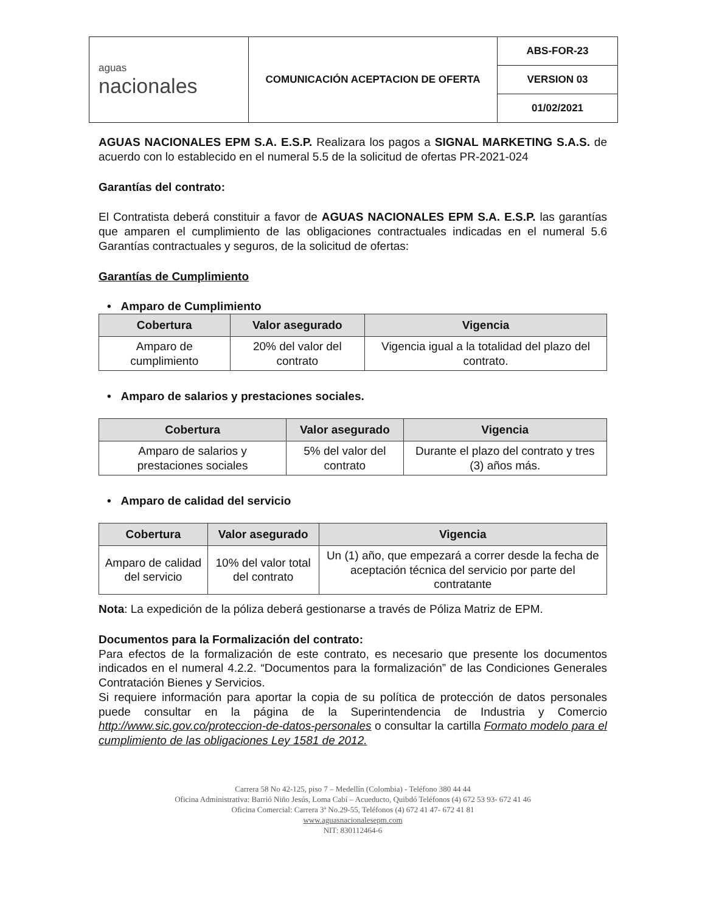| aguas nacionales | COMUNICACIÓN ACEPTACION DE OFERTA | ABS-FOR-23 |
| | | VERSION 03 |
| | | 01/02/2021 |
AGUAS NACIONALES EPM S.A. E.S.P. Realizara los pagos a SIGNAL MARKETING S.A.S. de acuerdo con lo establecido en el numeral 5.5 de la solicitud de ofertas PR-2021-024
Garantías del contrato:
El Contratista deberá constituir a favor de AGUAS NACIONALES EPM S.A. E.S.P. las garantías que amparen el cumplimiento de las obligaciones contractuales indicadas en el numeral 5.6 Garantías contractuales y seguros, de la solicitud de ofertas:
Garantías de Cumplimiento
• Amparo de Cumplimiento
| Cobertura | Valor asegurado | Vigencia |
| --- | --- | --- |
| Amparo de cumplimiento | 20% del valor del contrato | Vigencia igual a la totalidad del plazo del contrato. |
• Amparo de salarios y prestaciones sociales.
| Cobertura | Valor asegurado | Vigencia |
| --- | --- | --- |
| Amparo de salarios y prestaciones sociales | 5% del valor del contrato | Durante el plazo del contrato y tres (3) años más. |
• Amparo de calidad del servicio
| Cobertura | Valor asegurado | Vigencia |
| --- | --- | --- |
| Amparo de calidad del servicio | 10% del valor total del contrato | Un (1) año, que empezará a correr desde la fecha de aceptación técnica del servicio por parte del contratante |
Nota: La expedición de la póliza deberá gestionarse a través de Póliza Matriz de EPM.
Documentos para la Formalización del contrato:
Para efectos de la formalización de este contrato, es necesario que presente los documentos indicados en el numeral 4.2.2. “Documentos para la formalización” de las Condiciones Generales Contratación Bienes y Servicios.
Si requiere información para aportar la copia de su política de protección de datos personales puede consultar en la página de la Superintendencia de Industria y Comercio http://www.sic.gov.co/proteccion-de-datos-personales o consultar la cartilla Formato modelo para el cumplimiento de las obligaciones Ley 1581 de 2012.
Carrera 58 No 42-125, piso 7 – Medellín (Colombia) - Teléfono 380 44 44
Oficina Administrativa: Barrió Niño Jesús, Loma Cabí – Acueducto, Quibdó Teléfonos (4) 672 53 93- 672 41 46
Oficina Comercial: Carrera 3ª No.29-55, Teléfonos (4) 672 41 47- 672 41 81
www.aguasnacionalesepm.com
NIT: 830112464-6